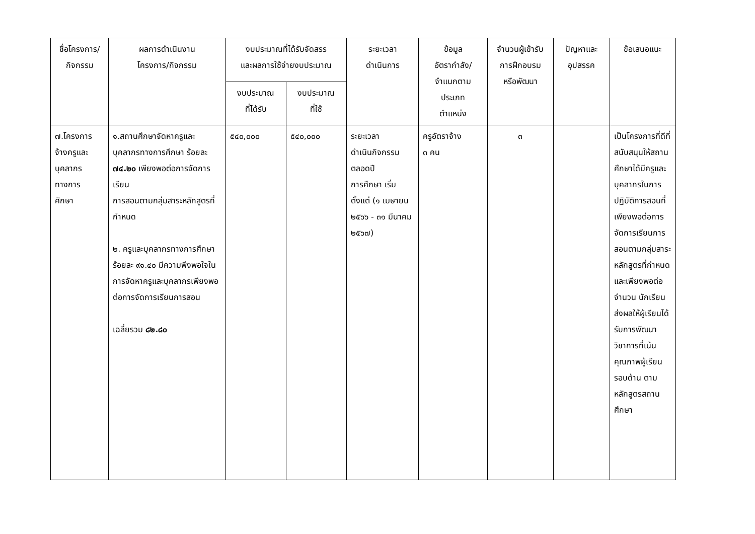| ชื่อโครงการ/ กิจกรรม | ผลการดำเนินงาน โครงการ/กิจกรรม | งบประมาณที่ได้รับจัดสรร และผลการใช้จ่ายงบประมาณ | | ระยะเวลา ดำเนินการ | ข้อมูล อัตรากำลัง/ จำแนกตาม ประเภท ตำแหน่ง | จำนวนผู้เข้ารับ การฝึกอบรม หรือพัฒนา | ปัญหาและ อุปสรรค | ข้อเสนอแนะ |
| --- | --- | --- | --- | --- | --- | --- | --- | --- |
| | | งบประมาณ ที่ได้รับ | งบประมาณ ที่ใช้ | | | | | |
| ๗.โครงการ จ้างครูและ บุคลากร ทางการ ศึกษา | ๑.สถานศึกษาจัดหาครูและบุคลากรทางการศึกษา ร้อยละ ๗๔.๒๐ เพียงพอต่อการจัดการเรียน การสอนตามกลุ่มสาระหลักสูตรที่กำหนด ๒. ครูและบุคลากรทางการศึกษา ร้อยละ ๙๑.๔๐ มีความพึงพอใจในการจัดหาครูและบุคลากรเพียงพอต่อการจัดการเรียนการสอน เฉลี่ยรวม ๘๒.๘๐ | ๕๔๐,๐๐๐ | ๕๔๐,๐๐๐ | ระยะเวลา ดำเนินกิจกรรม ตลอดปี การศึกษา เริ่มตั้งแต่ (๑ เมษายน ๒๕๖๖ - ๓๑ มีนาคม ๒๕๖๗) | ครูอัตราจ้าง ๓ คน | ๓ | | เป็นโครงการที่ดีที่สนับสนุนให้สถานศึกษาได้มีครูและบุคลากรในการปฏิบัติการสอนที่เพียงพอต่อการจัดการเรียนการสอนตามกลุ่มสาระหลักสูตรที่กำหนด และเพียงพอต่อจำนวน นักเรียน ส่งผลให้ผู้เรียนได้รับการพัฒนาวิชาการที่เน้นคุณภาพผู้เรียนรอบด้าน ตามหลักสูตรสถานศึกษา |